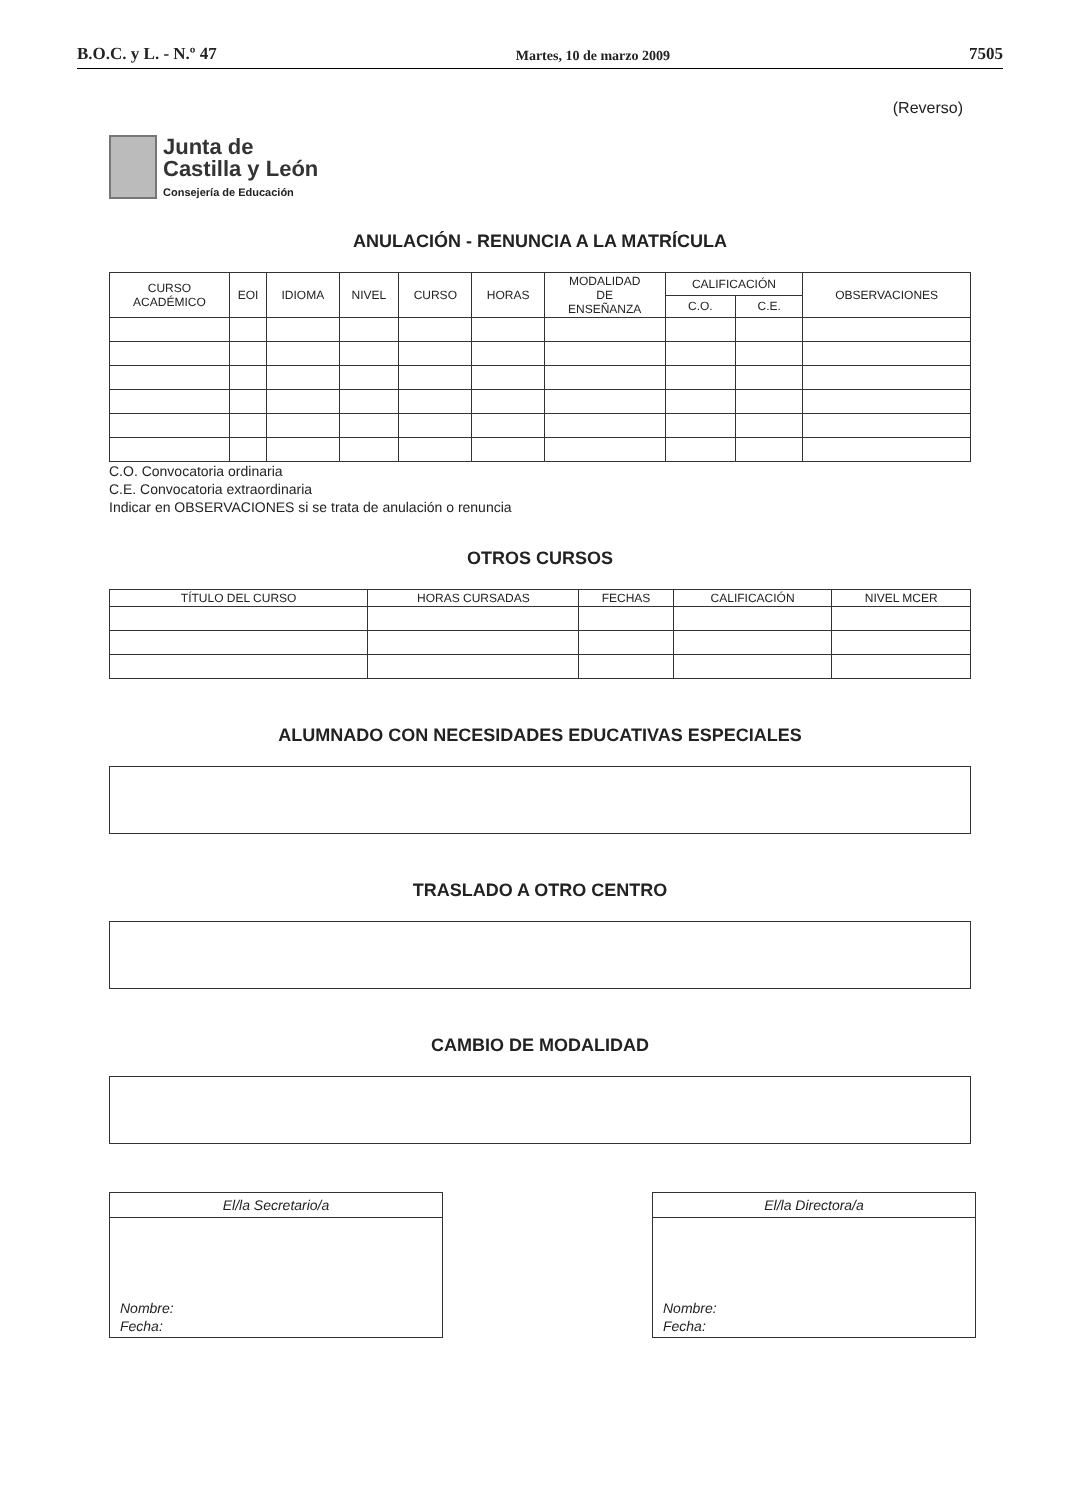B.O.C. y L. - N.º 47 Martes, 10 de marzo 2009 7505
(Reverso)
Junta de
Castilla y León
Consejería de Educación
ANULACIÓN - RENUNCIA A LA MATRÍCULA
| CURSO ACADÉMICO | EOI | IDIOMA | NIVEL | CURSO | HORAS | MODALIDAD DE ENSEÑANZA | CALIFICACIÓN | | OBSERVACIONES |
| --- | --- | --- | --- | --- | --- | --- | --- | --- | --- |
| | | | | | | | C.O. | C.E. | |
C.O. Convocatoria ordinaria
C.E. Convocatoria extraordinaria
Indicar en OBSERVACIONES si se trata de anulación o renuncia
OTROS CURSOS
| TÍTULO DEL CURSO | HORAS CURSADAS | FECHAS | CALIFICACIÓN | NIVEL MCER |
| --- | --- | --- | --- | --- |
ALUMNADO CON NECESIDADES EDUCATIVAS ESPECIALES
TRASLADO A OTRO CENTRO
CAMBIO DE MODALIDAD
El/la Secretario/a
Nombre:
Fecha:
El/la Directora/a
Nombre:
Fecha: